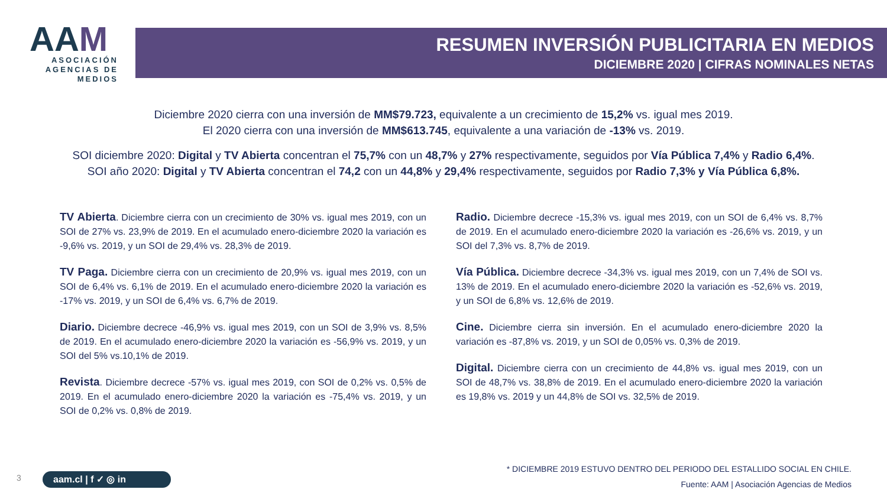AAM
ASOCIACIÓN AGENCIAS DE MEDIOS
RESUMEN INVERSIÓN PUBLICITARIA EN MEDIOS
DICIEMBRE 2020 | CIFRAS NOMINALES NETAS
Diciembre 2020 cierra con una inversión de MM$79.723, equivalente a un crecimiento de 15,2% vs. igual mes 2019.
El 2020 cierra con una inversión de MM$613.745, equivalente a una variación de -13% vs. 2019.
SOI diciembre 2020: Digital y TV Abierta concentran el 75,7% con un 48,7% y 27% respectivamente, seguidos por Vía Pública 7,4% y Radio 6,4%.
SOI año 2020: Digital y TV Abierta concentran el 74,2 con un 44,8% y 29,4% respectivamente, seguidos por Radio 7,3% y Vía Pública 6,8%.
TV Abierta. Diciembre cierra con un crecimiento de 30% vs. igual mes 2019, con un SOI de 27% vs. 23,9% de 2019. En el acumulado enero-diciembre 2020 la variación es -9,6% vs. 2019, y un SOI de 29,4% vs. 28,3% de 2019.
TV Paga. Diciembre cierra con un crecimiento de 20,9% vs. igual mes 2019, con un SOI de 6,4% vs. 6,1% de 2019. En el acumulado enero-diciembre 2020 la variación es -17% vs. 2019, y un SOI de 6,4% vs. 6,7% de 2019.
Diario. Diciembre decrece -46,9% vs. igual mes 2019, con un SOI de 3,9% vs. 8,5% de 2019. En el acumulado enero-diciembre 2020 la variación es -56,9% vs. 2019, y un SOI del 5% vs.10,1% de 2019.
Revista. Diciembre decrece -57% vs. igual mes 2019, con SOI de 0,2% vs. 0,5% de 2019. En el acumulado enero-diciembre 2020 la variación es -75,4% vs. 2019, y un SOI de 0,2% vs. 0,8% de 2019.
Radio. Diciembre decrece -15,3% vs. igual mes 2019, con un SOI de 6,4% vs. 8,7% de 2019. En el acumulado enero-diciembre 2020 la variación es -26,6% vs. 2019, y un SOI del 7,3% vs. 8,7% de 2019.
Vía Pública. Diciembre decrece -34,3% vs. igual mes 2019, con un 7,4% de SOI vs. 13% de 2019. En el acumulado enero-diciembre 2020 la variación es -52,6% vs. 2019, y un SOI de 6,8% vs. 12,6% de 2019.
Cine. Diciembre cierra sin inversión. En el acumulado enero-diciembre 2020 la variación es -87,8% vs. 2019, y un SOI de 0,05% vs. 0,3% de 2019.
Digital. Diciembre cierra con un crecimiento de 44,8% vs. igual mes 2019, con un SOI de 48,7% vs. 38,8% de 2019. En el acumulado enero-diciembre 2020 la variación es 19,8% vs. 2019 y un 44,8% de SOI vs. 32,5% de 2019.
* DICIEMBRE 2019 ESTUVO DENTRO DEL PERIODO DEL ESTALLIDO SOCIAL EN CHILE.
Fuente: AAM | Asociación Agencias de Medios
3 aam.cl | f ✓ ◎ in